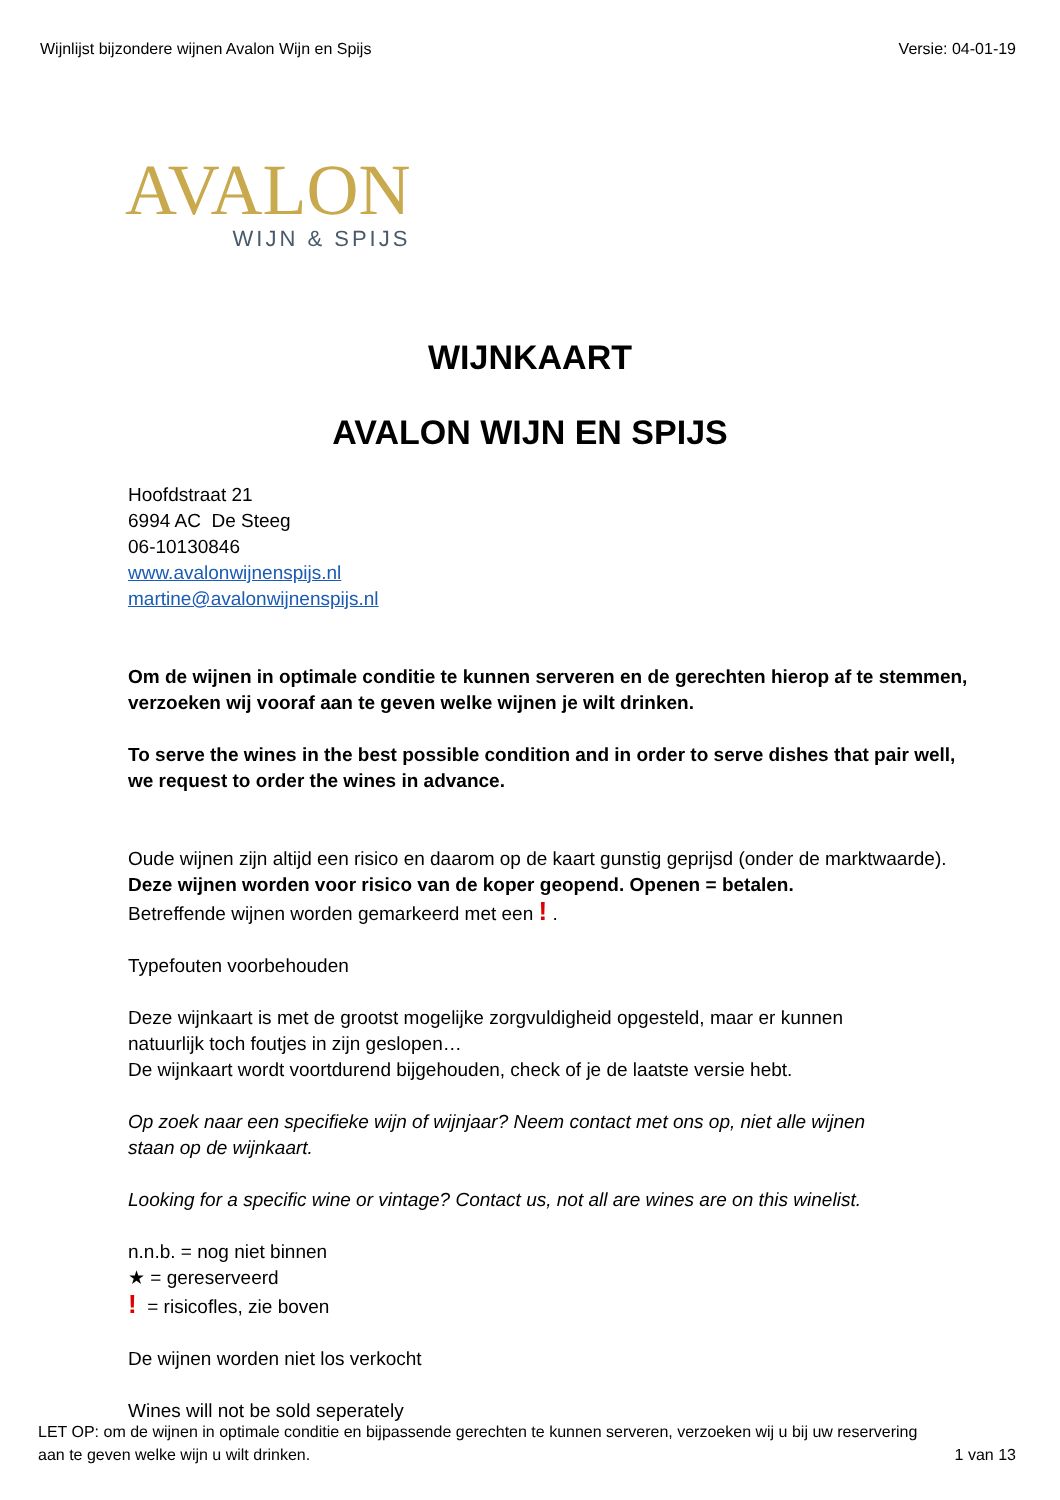Wijnlijst bijzondere wijnen Avalon Wijn en Spijs Versie: 04-01-19
AVALON
WIJN & SPIJS
WIJNKAART
AVALON WIJN EN SPIJS
Hoofdstraat 21
6994 AC De Steeg
06-10130846
www.avalonwijnenspijs.nl
martine@avalonwijnenspijs.nl
Om de wijnen in optimale conditie te kunnen serveren en de gerechten hierop af te stemmen,
verzoeken wij vooraf aan te geven welke wijnen je wilt drinken.
To serve the wines in the best possible condition and in order to serve dishes that pair well,
we request to order the wines in advance.
Oude wijnen zijn altijd een risico en daarom op de kaart gunstig geprijsd (onder de marktwaarde).
Deze wijnen worden voor risico van de koper geopend. Openen = betalen.
Betreffende wijnen worden gemarkeerd met een ! .
Typefouten voorbehouden
Deze wijnkaart is met de grootst mogelijke zorgvuldigheid opgesteld, maar er kunnen
natuurlijk toch foutjes in zijn geslopen…
De wijnkaart wordt voortdurend bijgehouden, check of je de laatste versie hebt.
Op zoek naar een specifieke wijn of wijnjaar? Neem contact met ons op, niet alle wijnen
staan op de wijnkaart.
Looking for a specific wine or vintage? Contact us, not all are wines are on this winelist.
n.n.b. = nog niet binnen
★ = gereserveerd
! = risicofles, zie boven
De wijnen worden niet los verkocht
Wines will not be sold seperately
LET OP: om de wijnen in optimale conditie en bijpassende gerechten te kunnen serveren, verzoeken wij u bij uw reservering
aan te geven welke wijn u wilt drinken. 1 van 13